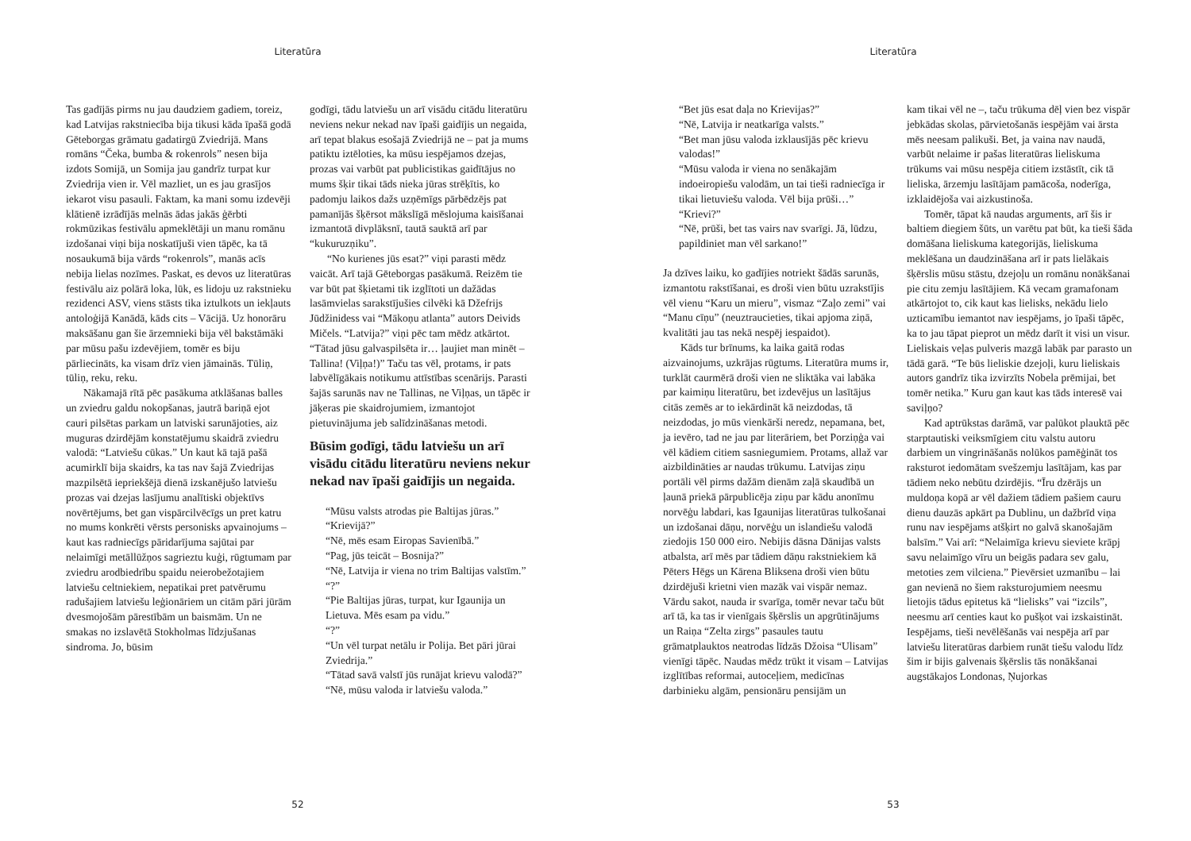Literatūra
Tas gadījās pirms nu jau daudziem gadiem, toreiz, kad Latvijas rakstniecība bija tikusi kāda īpašā godā Gēteborgas grāmatu gadatirgū Zviedrijā. Mans romāns “Čeka, bumba & rokenrols” nesen bija izdots Somijā, un Somija jau gandrīz turpat kur Zviedrija vien ir. Vēl mazliet, un es jau grasījos iekarot visu pasauli. Faktam, ka mani somu izdevēji klātienē izrādījās melnās ādas jakās ģērbti rokmūzikas festivālu apmeklētāji un manu romānu izdošanai viņi bija noskatījuši vien tāpēc, ka tā nosaukumā bija vārds “rokenrols”, manās acīs nebija lielas nozīmes. Paskat, es devos uz literatūras festivālu aiz polārā loka, lūk, es lidoju uz rakstnieku rezidenci ASV, viens stāsts tika iztulkots un iekļauts antoloģijā Kanādā, kāds cits – Vācijā. Uz honorāru maksāšanu gan šie ārzemnieki bija vēl bakstāmāki par mūsu pašu izdevējiem, tomēr es biju pārliecināts, ka visam drīz vien jāmainās. Tūliņ, tūliņ, reku, reku.
Nākamajā rītā pēc pasākuma atklāšanas balles un zviedru galdu nokopšanas, jautrā bariņā ejot cauri pilsētas parkam un latviski sarunājoties, aiz muguras dzirdējām konstatējumu skaidrā zviedru valodā: “Latviešu cūkas.” Un kaut kā tajā pašā acumirklī bija skaidrs, ka tas nav šajā Zviedrijas mazpilsētā iepriekšējā dienā izskanējušo latviešu prozas vai dzejas lasījumu analītiski objektīvs novērtējums, bet gan vispārcilvēcīgs un pret katru no mums konkrēti vērsts personisks apvainojums – kaut kas radniecīgs pāridarījuma sajūtai par nelaimīgi metāllūžņos sagrieztu kuģi, rūgtumam par zviedru arodbiedrību spaidu neierobežotajiem latviešu celtniekiem, nepatikai pret patvērumu radušajiem latviešu leģionāriem un citām pāri jūrām dvesmojošām pārestībām un baismām. Un ne smakas no izslavētā Stokholmas līdzjušanas sindroma. Jo, būsim
godīgi, tādu latviešu un arī visādu citādu literatūru neviens nekur nekad nav īpaši gaidījis un negaida, arī tepat blakus esošajā Zviedrijā ne – pat ja mums patiktu iztēloties, ka mūsu iespējamos dzejas, prozas vai varbūt pat publicistikas gaidītājus no mums šķir tikai tāds nieka jūras strēķītis, ko padomju laikos dažs uzņēmīgs pārbēdzējs pat pamanījās šķērsot mākslīgā mēslojuma kaisīšanai izmantotā divplāksnī, tautā sauktā arī par “kukuruzņiku”.
“No kurienes jūs esat?” viņi parasti mēdz vaicāt. Arī tajā Gēteborgas pasākumā. Reizēm tie var būt pat šķietami tik izglītoti un dažādas lasāmvielas sarakstījušies cilvēki kā Džefrijs Jūdžinidess vai “Mākoņu atlanta” autors Deivids Mičels. “Latvija?” viņi pēc tam mēdz atkārtot. “Tātad jūsu galvaspilsēta ir… ļaujiet man minēt – Tallina! (Viļņa!)” Taču tas vēl, protams, ir pats labvēlīgākais notikumu attīstības scenārijs. Parasti šajās sarunās nav ne Tallinas, ne Viļņas, un tāpēc ir jāķeras pie skaidrojumiem, izmantojot pietuvinājuma jeb salīdzināšanas metodi.
Būsim godīgi, tādu latviešu un arī visādu citādu literatūru neviens nekur nekad nav īpaši gaidījis un negaida.
“Mūsu valsts atrodas pie Baltijas jūras.”
“Krievijā?”
“Nē, mēs esam Eiropas Savienībā.”
“Pag, jūs teicāt – Bosnija?”
“Nē, Latvija ir viena no trim Baltijas valstīm.”
“?”
“Pie Baltijas jūras, turpat, kur Igaunija un Lietuva. Mēs esam pa vidu.”
“?”
“Un vēl turpat netālu ir Polija. Bet pāri jūrai Zviedrija.”
“Tātad savā valstī jūs runājat krievu valodā?”
“Nē, mūsu valoda ir latviešu valoda.”
52
Literatūra
“Bet jūs esat daļa no Krievijas?”
“Nē, Latvija ir neatkarīga valsts.”
“Bet man jūsu valoda izklausījās pēc krievu valodas!”
“Mūsu valoda ir viena no senākajām indoeiropiešu valodām, un tai tieši radniecīga ir tikai lietuviešu valoda. Vēl bija prūši…”
“Krievi?”
“Nē, prūši, bet tas vairs nav svarīgi. Jā, lūdzu, papildiniet man vēl sarkano!”
Ja dzīves laiku, ko gadījies notriekt šādās sarunās, izmantotu rakstīšanai, es droši vien būtu uzrakstījis vēl vienu “Karu un mieru”, vismaz “Zaļo zemi” vai “Manu cīņu” (neuztraucieties, tikai apjoma ziņā, kvalitāti jau tas nekā nespēj iespaidot).
Kāds tur brīnums, ka laika gaitā rodas aizvainojums, uzkrājas rūgtums. Literatūra mums ir, turklāt caurmērā droši vien ne sliktāka vai labāka par kaimiņu literatūru, bet izdevējus un lasītājus citās zemēs ar to iekārdināt kā neizdodas, tā neizdodas, jo mūs vienkārši neredz, nepamana, bet, ja ievēro, tad ne jau par literāriem, bet Porziņģa vai vēl kādiem citiem sasniegumiem. Protams, allaž var aizbildināties ar naudas trūkumu. Latvijas ziņu portāli vēl pirms dažām dienām zaļā skaudībā un ļaunā priekā pārpublicēja ziņu par kādu anonīmu norvēģu labdari, kas Igaunijas literatūras tulkošanai un izdošanai dāņu, norvēģu un islandiešu valodā ziedojis 150 000 eiro. Nebijis dāsna Dānijas valsts atbalsta, arī mēs par tādiem dāņu rakstniekiem kā Pēters Hēgs un Kārena Bliksena droši vien būtu dzirdējuši krietni vien mazāk vai vispār nemaz. Vārdu sakot, nauda ir svarīga, tomēr nevar taču būt arī tā, ka tas ir vienīgais šķērslis un apgrūtinājums un Raiņa “Zelta zirgs” pasaules tautu grāmatplauktos neatrodas līdzās Džoisa “Ulisam” vienīgi tāpēc. Naudas mēdz trūkt it visam – Latvijas izglītības reformai, autoceļiem, medicīnas darbinieku algām, pensionāru pensijām un
kam tikai vēl ne –, taču trūkuma dēļ vien bez vispār jebkādas skolas, pārvietošanās iespējām vai ārsta mēs neesam palikuši. Bet, ja vaina nav naudā, varbūt nelaime ir pašas literatūras lieliskuma trūkums vai mūsu nespēja citiem izstāstīt, cik tā lieliska, ārzemju lasītājam pamācoša, noderīga, izklaidējoša vai aizkustinoša.
Tomēr, tāpat kā naudas arguments, arī šis ir baltiem diegiem šūts, un varētu pat būt, ka tieši šāda domāšana lieliskuma kategorijās, lieliskuma meklēšana un daudzināšana arī ir pats lielākais šķērslis mūsu stāstu, dzejoļu un romānu nonākšanai pie citu zemju lasītājiem. Kā vecam gramafonam atkārtojot to, cik kaut kas lielisks, nekādu lielo uzticamību iemantot nav iespējams, jo īpaši tāpēc, ka to jau tāpat pieprot un mēdz darīt it visi un visur. Lieliskais veļas pulveris mazgā labāk par parasto un tādā garā. “Te būs lieliskie dzejoļi, kuru lieliskais autors gandrīz tika izvirzīts Nobela prēmijai, bet tomēr netika.” Kuru gan kaut kas tāds interesē vai saviļņo?
Kad aptrūkstas darāmā, var palūkot plauktā pēc starptautiski veiksmīgiem citu valstu autoru darbiem un vingrināšanās nolūkos pamēģināt tos raksturot iedomātam svešzemju lasītājam, kas par tādiem neko nebūtu dzirdējis. “Īru dzērājs un muldoņa kopā ar vēl dažiem tādiem pašiem cauru dienu dauzās apkārt pa Dublinu, un dažbrīd viņa runu nav iespējams atšķirt no galvā skanošajām balsīm.” Vai arī: “Nelaimīga krievu sieviete krāpj savu nelaimīgo vīru un beigās padara sev galu, metoties zem vilciena.” Pievērsiet uzmanību – lai gan nevienā no šiem raksturojumiem neesmu lietojis tādus epitetus kā “lielisks” vai “izcils”, neesmu arī centies kaut ko pušķot vai izskaistināt. Iespējams, tieši nevēlēšanās vai nespēja arī par latviešu literatūras darbiem runāt tiešu valodu līdz šim ir bijis galvenais šķērslis tās nonākšanai augstākajos Londonas, Ņujorkas
53